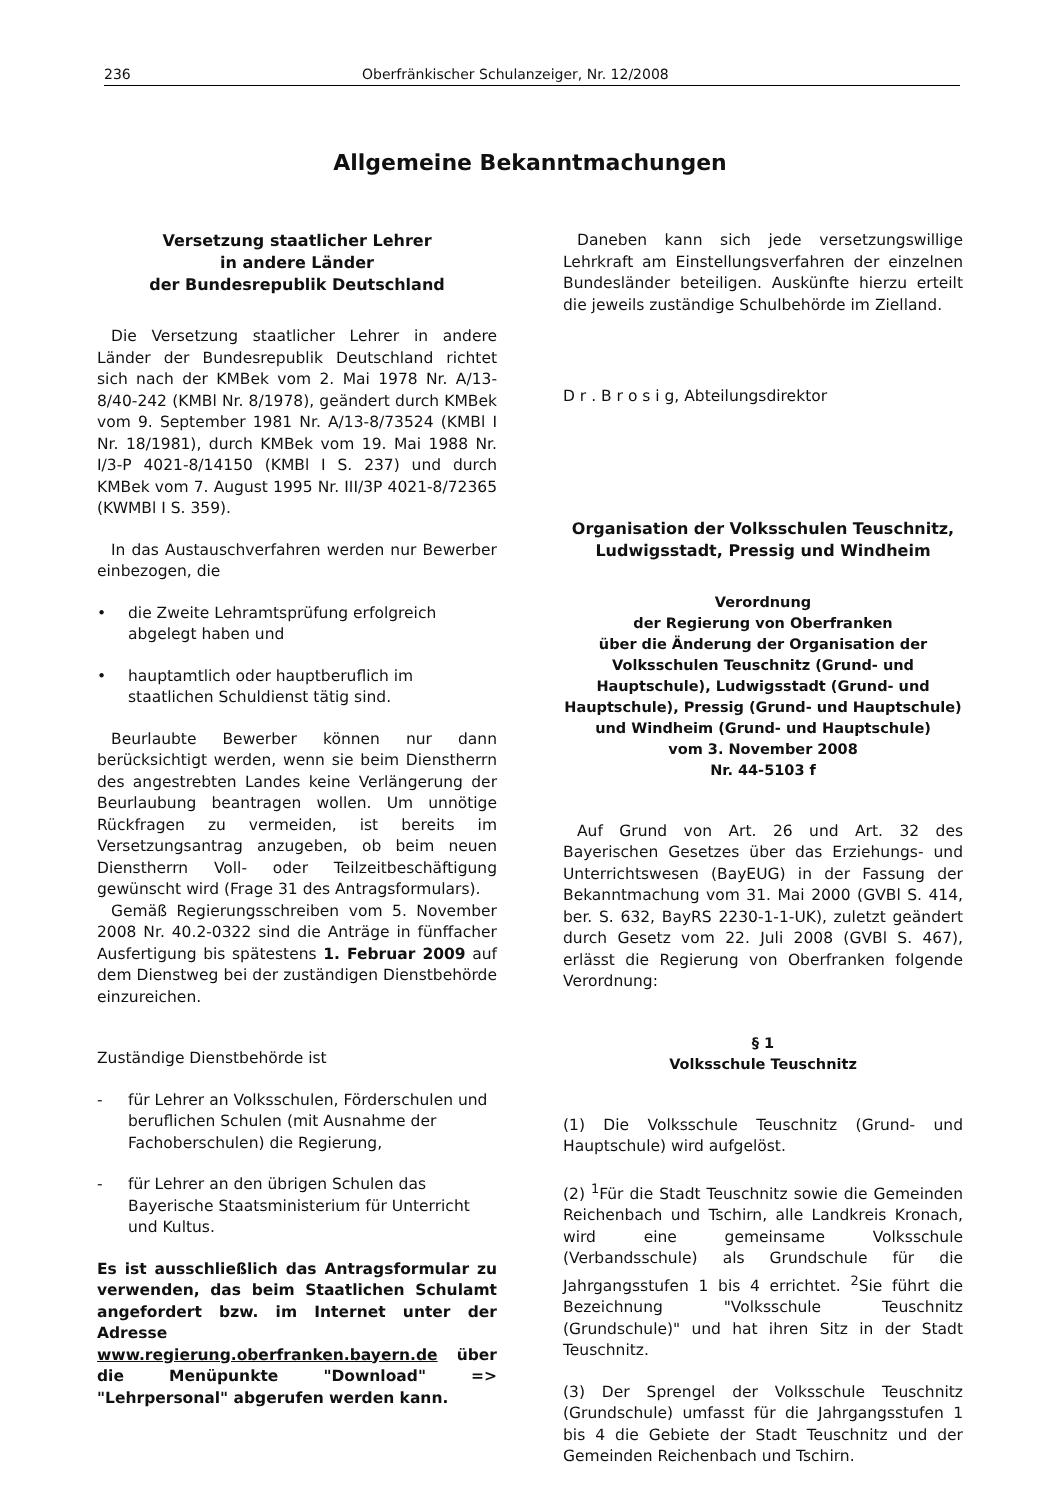236 Oberfränkischer Schulanzeiger, Nr. 12/2008
Allgemeine Bekanntmachungen
Versetzung staatlicher Lehrer
in andere Länder
der Bundesrepublik Deutschland
Die Versetzung staatlicher Lehrer in andere Länder der Bundesrepublik Deutschland richtet sich nach der KMBek vom 2. Mai 1978 Nr. A/13-8/40-242 (KMBl Nr. 8/1978), geändert durch KMBek vom 9. September 1981 Nr. A/13-8/73524 (KMBl I Nr. 18/1981), durch KMBek vom 19. Mai 1988 Nr. I/3-P 4021-8/14150 (KMBl I S. 237) und durch KMBek vom 7. August 1995 Nr. III/3P 4021-8/72365 (KWMBl I S. 359).
In das Austauschverfahren werden nur Bewerber einbezogen, die
• die Zweite Lehramtsprüfung erfolgreich abgelegt haben und
• hauptamtlich oder hauptberuflich im staatlichen Schuldienst tätig sind.
Beurlaubte Bewerber können nur dann berücksichtigt werden, wenn sie beim Dienstherrn des angestrebten Landes keine Verlängerung der Beurlaubung beantragen wollen. Um unnötige Rückfragen zu vermeiden, ist bereits im Versetzungsantrag anzugeben, ob beim neuen Dienstherrn Voll- oder Teilzeitbeschäftigung gewünscht wird (Frage 31 des Antragsformulars).
Gemäß Regierungsschreiben vom 5. November 2008 Nr. 40.2-0322 sind die Anträge in fünffacher Ausfertigung bis spätestens 1. Februar 2009 auf dem Dienstweg bei der zuständigen Dienstbehörde einzureichen.
Zuständige Dienstbehörde ist
- für Lehrer an Volksschulen, Förderschulen und beruflichen Schulen (mit Ausnahme der Fachoberschulen) die Regierung,
- für Lehrer an den übrigen Schulen das Bayerische Staatsministerium für Unterricht und Kultus.
Es ist ausschließlich das Antragsformular zu verwenden, das beim Staatlichen Schulamt angefordert bzw. im Internet unter der Adresse www.regierung.oberfranken.bayern.de über die Menüpunkte "Download" => "Lehrpersonal" abgerufen werden kann.
Daneben kann sich jede versetzungswillige Lehrkraft am Einstellungsverfahren der einzelnen Bundesländer beteiligen. Auskünfte hierzu erteilt die jeweils zuständige Schulbehörde im Zielland.
D r . B r o s i g, Abteilungsdirektor
Organisation der Volksschulen Teuschnitz, Ludwigsstadt, Pressig und Windheim
Verordnung
der Regierung von Oberfranken
über die Änderung der Organisation der Volksschulen Teuschnitz (Grund- und Hauptschule), Ludwigsstadt (Grund- und Hauptschule), Pressig (Grund- und Hauptschule) und Windheim (Grund- und Hauptschule)
vom 3. November 2008
Nr. 44-5103 f
Auf Grund von Art. 26 und Art. 32 des Bayerischen Gesetzes über das Erziehungs- und Unterrichtswesen (BayEUG) in der Fassung der Bekanntmachung vom 31. Mai 2000 (GVBl S. 414, ber. S. 632, BayRS 2230-1-1-UK), zuletzt geändert durch Gesetz vom 22. Juli 2008 (GVBl S. 467), erlässt die Regierung von Oberfranken folgende Verordnung:
§ 1
Volksschule Teuschnitz
(1) Die Volksschule Teuschnitz (Grund- und Hauptschule) wird aufgelöst.
(2) <sup>1</sup>Für die Stadt Teuschnitz sowie die Gemeinden Reichenbach und Tschirn, alle Landkreis Kronach, wird eine gemeinsame Volksschule (Verbandsschule) als Grundschule für die Jahrgangsstufen 1 bis 4 errichtet. <sup>2</sup>Sie führt die Bezeichnung "Volksschule Teuschnitz (Grundschule)" und hat ihren Sitz in der Stadt Teuschnitz.
(3) Der Sprengel der Volksschule Teuschnitz (Grundschule) umfasst für die Jahrgangsstufen 1 bis 4 die Gebiete der Stadt Teuschnitz und der Gemeinden Reichenbach und Tschirn.